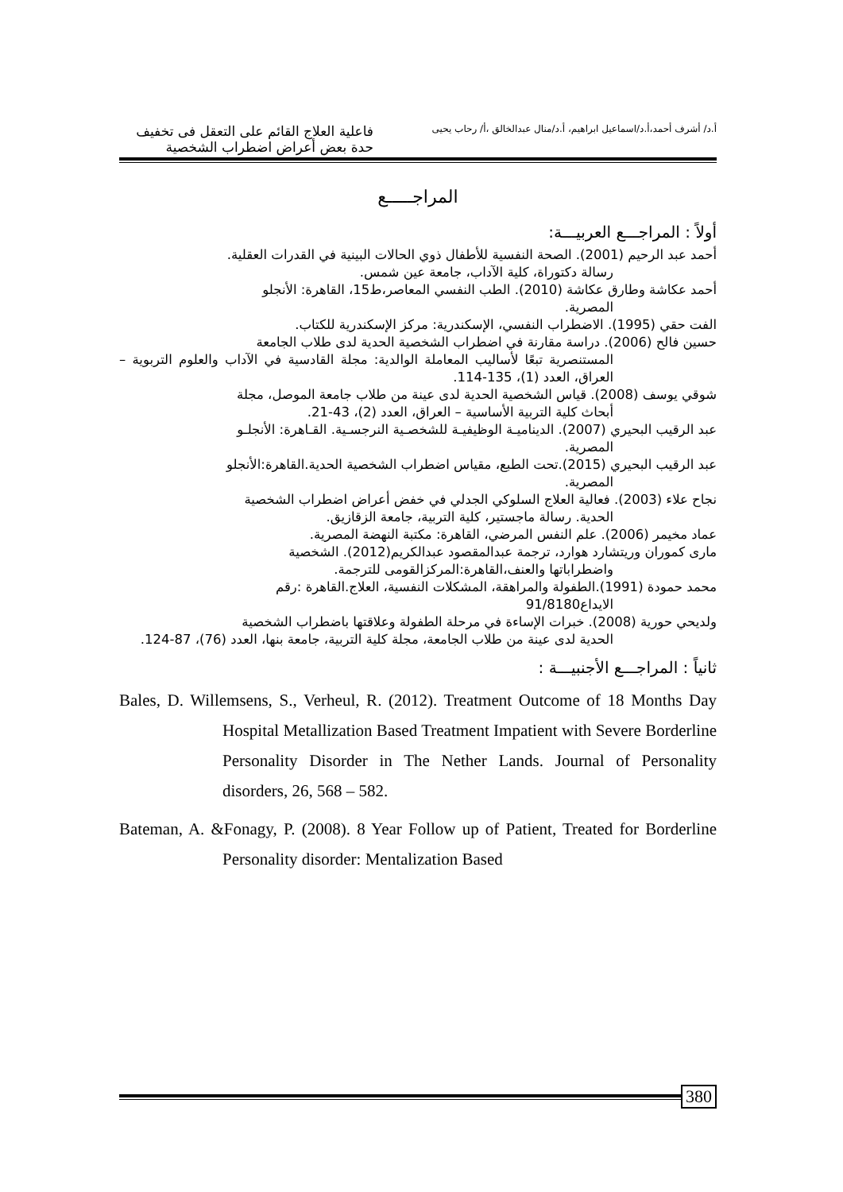أ.د/ أشرف أحمد،أ.د/اسماعيل ابراهيم، أ.د/منال عبدالخالق ،أ/ رحاب يحيى
فاعلية العلاج القائم على التعقل فى تخفيف حدة بعض أعراض اضطراب الشخصية
المراجـــــع
أولاً : المراجـــع العربيـــة:
أحمد عبد الرحيم (2001). الصحة النفسية للأطفال ذوي الحالات البينية في القدرات العقلية.
رسالة دكتوراة، كلية الآداب، جامعة عين شمس.
أحمد عكاشة وطارق عكاشة (2010). الطب النفسي المعاصر،ط15، القاهرة: الأنجلو
المصرية.
الفت حقي (1995). الاضطراب النفسي، الإسكندرية: مركز الإسكندرية للكتاب.
حسين فالح (2006). دراسة مقارنة في اضطراب الشخصية الحدية لدى طلاب الجامعة
المستنصرية تبعًا لأساليب المعاملة الوالدية: مجلة القادسية في الآداب والعلوم التربوية – العراق، العدد (1)، 135-114.
شوقي يوسف (2008). قياس الشخصية الحدية لدى عينة من طلاب جامعة الموصل، مجلة
أبحاث كلية التربية الأساسية – العراق، العدد (2)، 43-21.
عبد الرقيب البحيري (2007). الديناميـة الوظيفيـة للشخصـية النرجسـية. القـاهرة: الأنجلـو
المصرية.
عبد الرقيب البحيري (2015).تحت الطبع، مقياس اضطراب الشخصية الحدية.القاهرة:الأنجلو
المصرية.
نجاح علاء (2003). فعالية العلاج السلوكي الجدلي في خفض أعراض اضطراب الشخصية
الحدية. رسالة ماجستير، كلية التربية، جامعة الزقازيق.
عماد مخيمر (2006). علم النفس المرضي، القاهرة: مكتبة النهضة المصرية.
مارى كموران وريتشارد هوارد، ترجمة عبدالمقصود عبدالكريم(2012). الشخصية
واضطراباتها والعنف،القاهرة:المركزالقومى للترجمة.
محمد حمودة (1991).الطفولة والمراهقة، المشكلات النفسية، العلاج.القاهرة :رقم
الايداع91/8180
ولديحي حورية (2008). خبرات الإساءة في مرحلة الطفولة وعلاقتها باضطراب الشخصية
الحدية لدى عينة من طلاب الجامعة، مجلة كلية التربية، جامعة بنها، العدد (76)، 87-124.
ثانياً : المراجـــع الأجنبيـــة :
Bales, D. Willemsens, S., Verheul, R. (2012). Treatment Outcome of 18 Months Day Hospital Metallization Based Treatment Impatient with Severe Borderline Personality Disorder in The Nether Lands. Journal of Personality disorders, 26, 568 – 582.
Bateman, A. &Fonagy, P. (2008). 8 Year Follow up of Patient, Treated for Borderline Personality disorder: Mentalization Based
380